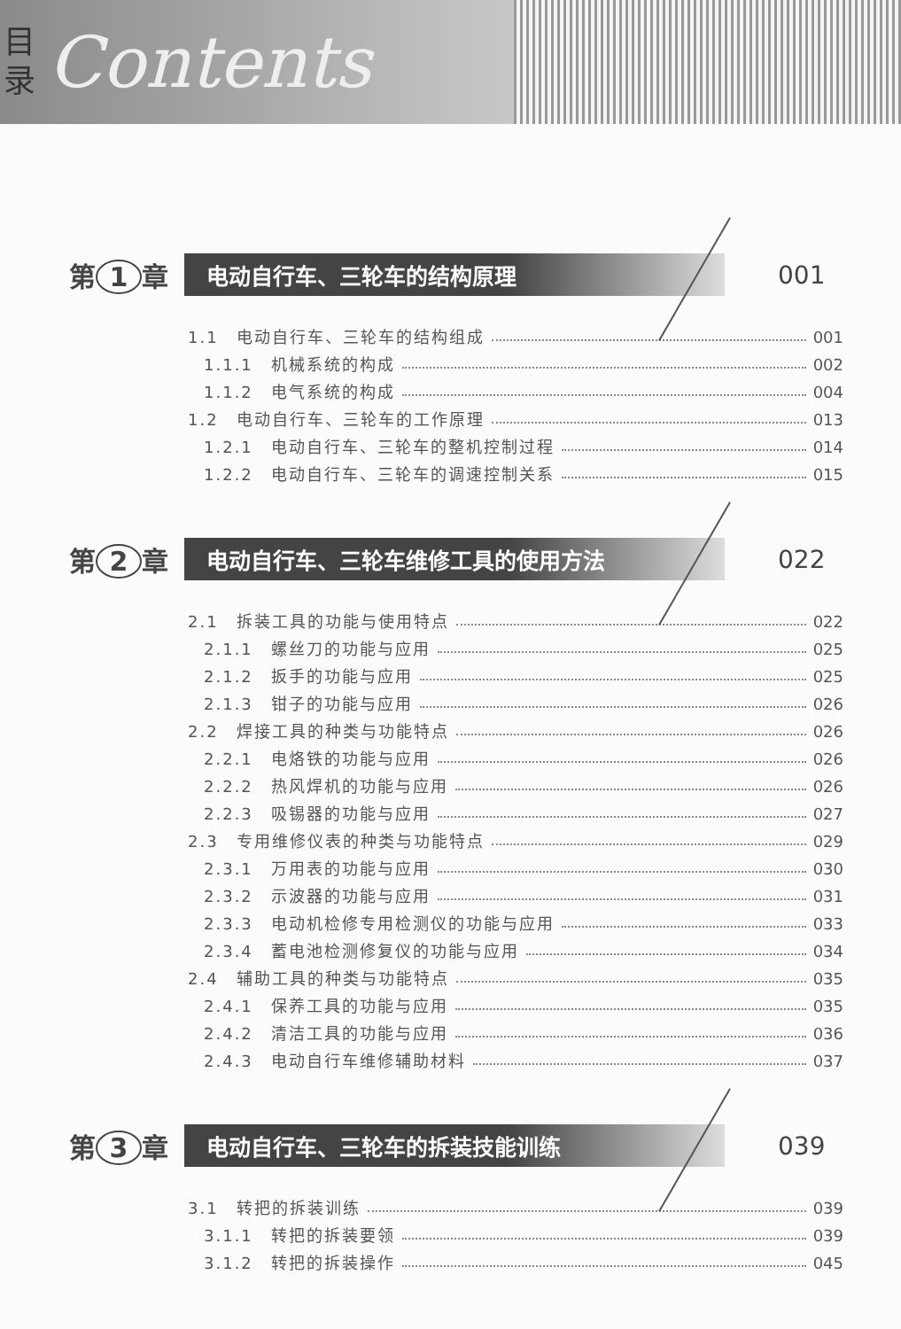目 录
Contents
第 1 章
电动自行车、三轮车的结构原理
001
1.1　电动自行车、三轮车的结构组成 001
1.1.1　机械系统的构成 002
1.1.2　电气系统的构成 004
1.2　电动自行车、三轮车的工作原理 013
1.2.1　电动自行车、三轮车的整机控制过程 014
1.2.2　电动自行车、三轮车的调速控制关系 015
第 2 章
电动自行车、三轮车维修工具的使用方法
022
2.1　拆装工具的功能与使用特点 022
2.1.1　螺丝刀的功能与应用 025
2.1.2　扳手的功能与应用 025
2.1.3　钳子的功能与应用 026
2.2　焊接工具的种类与功能特点 026
2.2.1　电烙铁的功能与应用 026
2.2.2　热风焊机的功能与应用 026
2.2.3　吸锡器的功能与应用 027
2.3　专用维修仪表的种类与功能特点 029
2.3.1　万用表的功能与应用 030
2.3.2　示波器的功能与应用 031
2.3.3　电动机检修专用检测仪的功能与应用 033
2.3.4　蓄电池检测修复仪的功能与应用 034
2.4　辅助工具的种类与功能特点 035
2.4.1　保养工具的功能与应用 035
2.4.2　清洁工具的功能与应用 036
2.4.3　电动自行车维修辅助材料 037
第 3 章
电动自行车、三轮车的拆装技能训练
039
3.1　转把的拆装训练 039
3.1.1　转把的拆装要领 039
3.1.2　转把的拆装操作 045